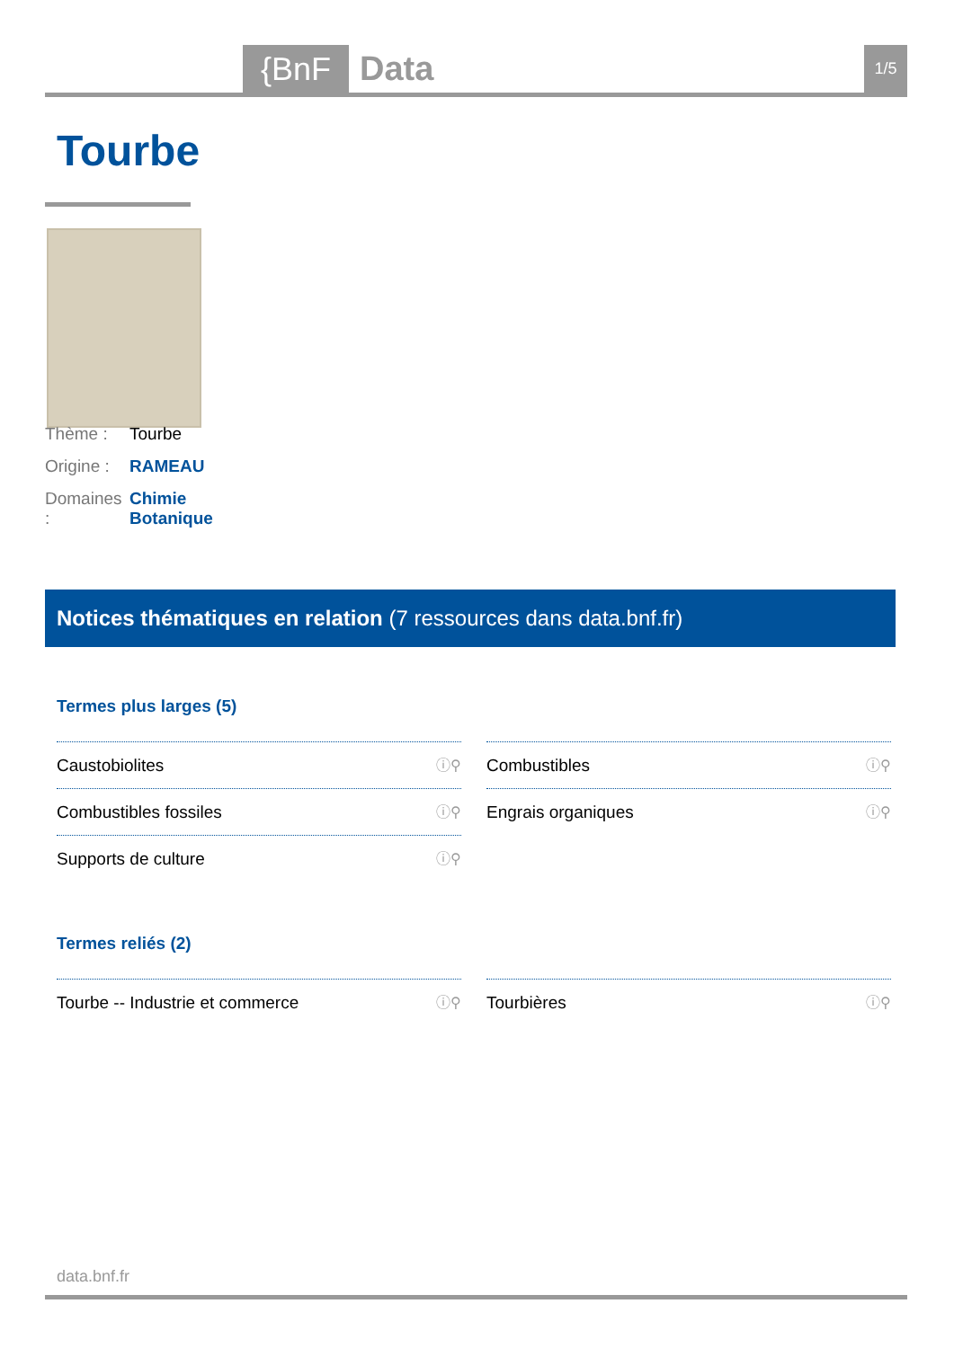{BnF Data 1/5
Tourbe
Thème : Tourbe
Origine : RAMEAU
Domaines : Chimie
Botanique
Notices thématiques en relation (7 ressources dans data.bnf.fr)
Termes plus larges (5)
Caustobiolites ⓘ⚲
Combustibles ⓘ⚲
Combustibles fossiles ⓘ⚲
Engrais organiques ⓘ⚲
Supports de culture ⓘ⚲
Termes reliés (2)
Tourbe -- Industrie et commerce ⓘ⚲
Tourbières ⓘ⚲
data.bnf.fr